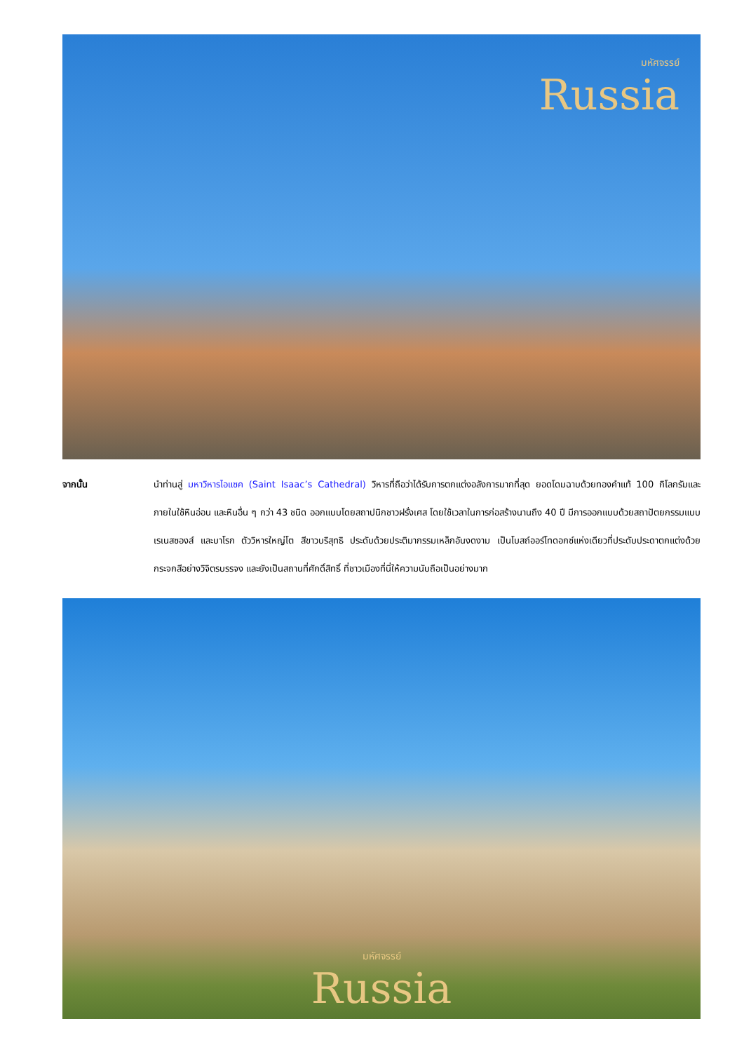มหัศจรรย์
Russia
จากนั้น นำท่านสู่ มหาวิหารไอแซค (Saint Isaac’s Cathedral) วิหารที่ถือว่าได้รับการตกแต่งอลังการมากที่สุด ยอดโดมฉาบด้วยทองคำแท้ 100 กิโลกรัมและภายในใช้หินอ่อน และหินอื่น ๆ กว่า 43 ชนิด ออกแบบโดยสถาปนิกชาวฝรั่งเศส โดยใช้เวลาในการก่อสร้างนานถึง 40 ปี มีการออกแบบด้วยสถาปัตยกรรมแบบเรเนสซองส์ และบาโรก ตัววิหารใหญ่โต สีขาวบริสุทธิ ประดับด้วยประติมากรรมเหล็กอันงดงาม เป็นโบสถ์ออร์โทดอกซ์แห่งเดียวที่ประดับประดาตกแต่งด้วยกระจกสีอย่างวิจิตรบรรจง และยังเป็นสถานที่ศักดิ์สิทธิ์ ที่ชาวเมืองที่นี่ให้ความนับถือเป็นอย่างมาก
มหัศจรรย์
Russia